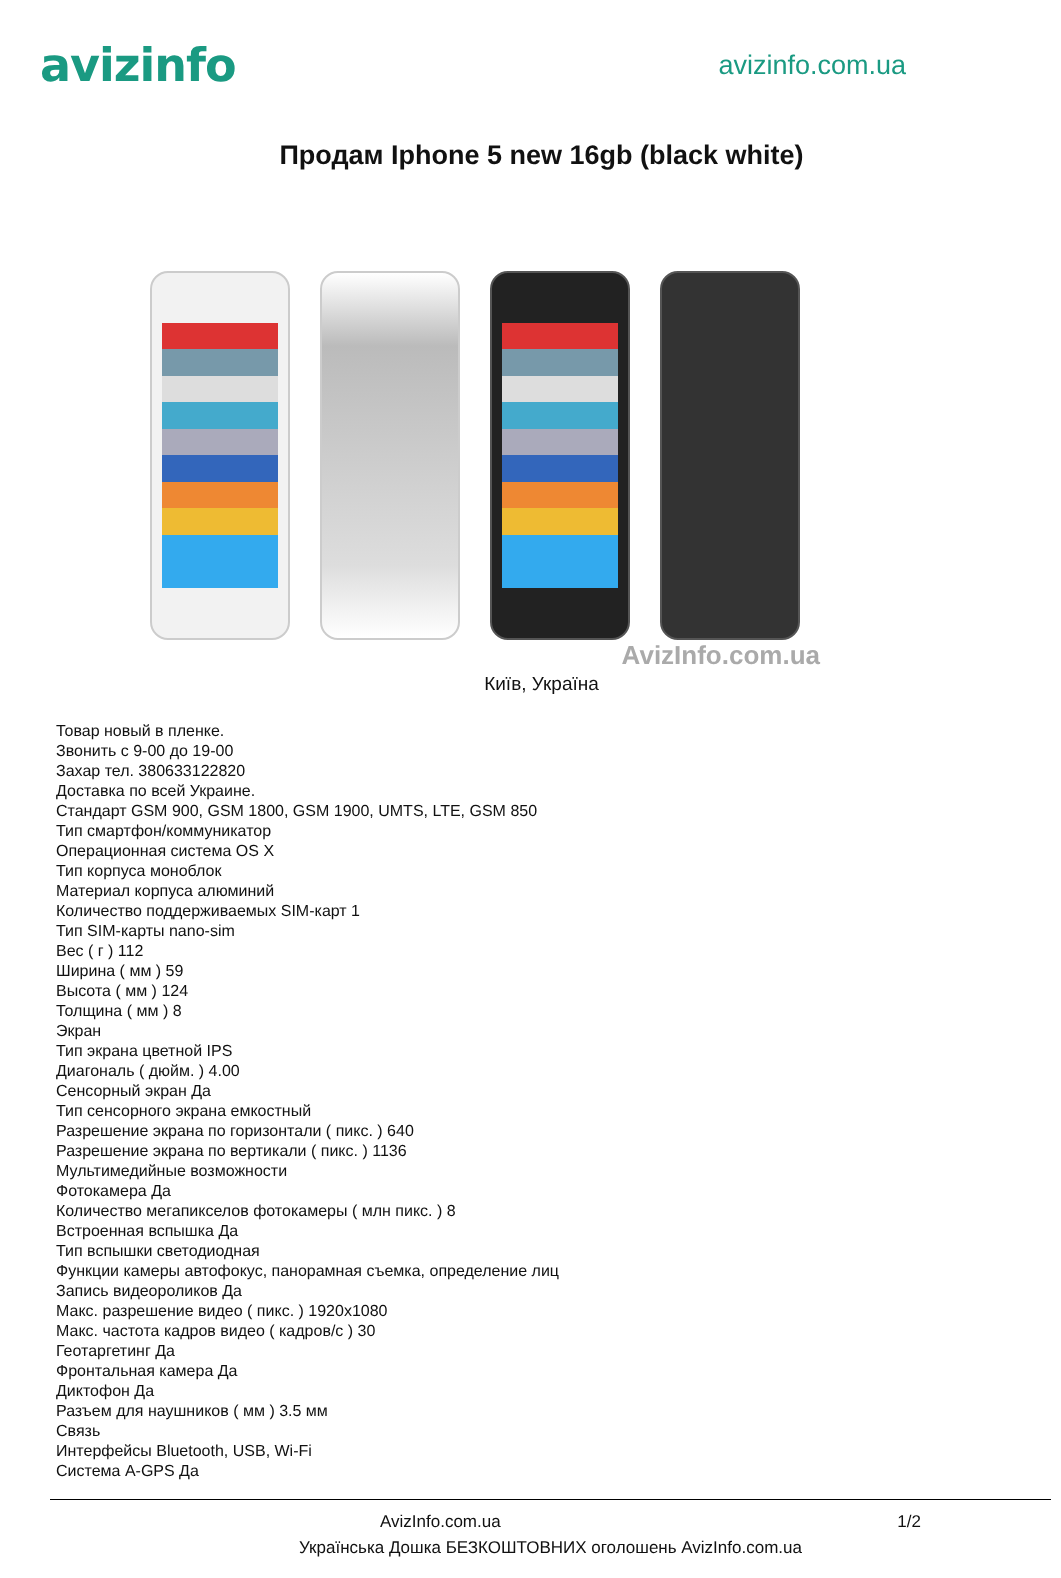avizinfo
avizinfo.com.ua
Продам Iphone 5 new 16gb (black white)
AvizInfo.com.ua
Київ, Україна
Товар новый в пленке.
Звонить с 9-00 до 19-00
Захар тел. 380633122820
Доставка по всей Украине.
Стандарт GSM 900, GSM 1800, GSM 1900, UMTS, LTE, GSM 850
Тип смартфон/коммуникатор
Операционная система OS X
Тип корпуса моноблок
Материал корпуса алюминий
Количество поддерживаемых SIM-карт 1
Тип SIM-карты nano-sim
Вес ( г ) 112
Ширина ( мм ) 59
Высота ( мм ) 124
Толщина ( мм ) 8
Экран
Тип экрана цветной IPS
Диагональ ( дюйм. ) 4.00
Сенсорный экран Да
Тип сенсорного экрана емкостный
Разрешение экрана по горизонтали ( пикс. ) 640
Разрешение экрана по вертикали ( пикс. ) 1136
Мультимедийные возможности
Фотокамера Да
Количество мегапикселов фотокамеры ( млн пикс. ) 8
Встроенная вспышка Да
Тип вспышки светодиодная
Функции камеры автофокус, панорамная съемка, определение лиц
Запись видеороликов Да
Макс. разрешение видео ( пикс. ) 1920x1080
Макс. частота кадров видео ( кадров/с ) 30
Геотаргетинг Да
Фронтальная камера Да
Диктофон Да
Разъем для наушников ( мм ) 3.5 мм
Связь
Интерфейсы Bluetooth, USB, Wi-Fi
Система A-GPS Да
AvizInfo.com.ua 1/2
Українська Дошка БЕЗКОШТОВНИХ оголошень AvizInfo.com.ua